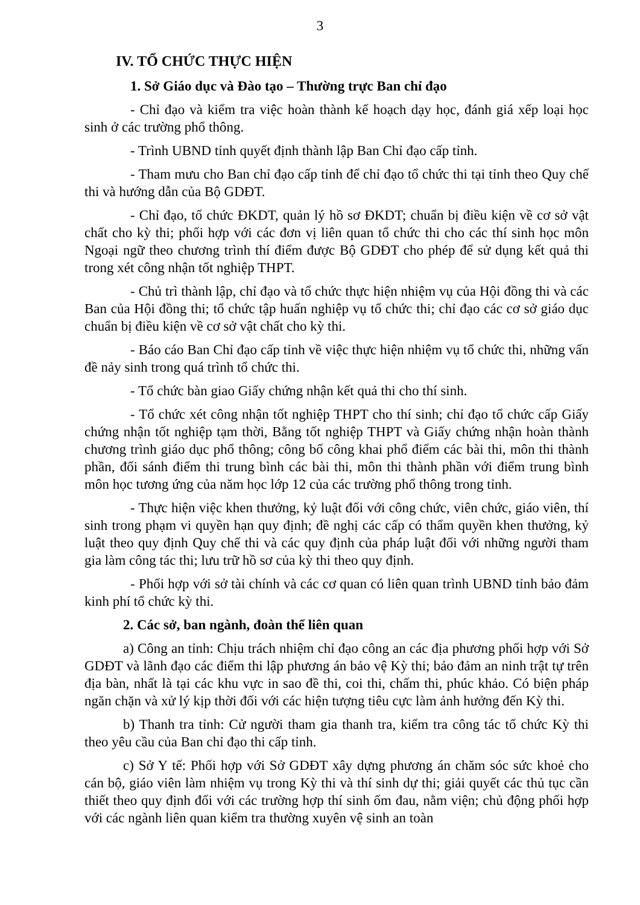3
IV. TỔ CHỨC THỰC HIỆN
1. Sở Giáo dục và Đào tạo – Thường trực Ban chỉ đạo
- Chỉ đạo và kiểm tra việc hoàn thành kế hoạch dạy học, đánh giá xếp loại học sinh ở các trường phổ thông.
- Trình UBND tỉnh quyết định thành lập Ban Chỉ đạo cấp tỉnh.
- Tham mưu cho Ban chỉ đạo cấp tỉnh để chỉ đạo tổ chức thi tại tỉnh theo Quy chế thi và hướng dẫn của Bộ GDĐT.
- Chỉ đạo, tổ chức ĐKDT, quản lý hồ sơ ĐKDT; chuẩn bị điều kiện về cơ sở vật chất cho kỳ thi; phối hợp với các đơn vị liên quan tổ chức thi cho các thí sinh học môn Ngoại ngữ theo chương trình thí điểm được Bộ GDĐT cho phép để sử dụng kết quả thi trong xét công nhận tốt nghiệp THPT.
- Chủ trì thành lập, chỉ đạo và tổ chức thực hiện nhiệm vụ của Hội đồng thi và các Ban của Hội đồng thi; tổ chức tập huấn nghiệp vụ tổ chức thi; chỉ đạo các cơ sở giáo dục chuẩn bị điều kiện về cơ sở vật chất cho kỳ thi.
- Báo cáo Ban Chỉ đạo cấp tỉnh về việc thực hiện nhiệm vụ tổ chức thi, những vấn đề nảy sinh trong quá trình tổ chức thi.
- Tổ chức bàn giao Giấy chứng nhận kết quả thi cho thí sinh.
- Tổ chức xét công nhận tốt nghiệp THPT cho thí sinh; chỉ đạo tổ chức cấp Giấy chứng nhận tốt nghiệp tạm thời, Bằng tốt nghiệp THPT và Giấy chứng nhận hoàn thành chương trình giáo dục phổ thông; công bố công khai phổ điểm các bài thi, môn thi thành phần, đối sánh điểm thi trung bình các bài thi, môn thi thành phần với điểm trung bình môn học tương ứng của năm học lớp 12 của các trường phổ thông trong tỉnh.
- Thực hiện việc khen thưởng, kỷ luật đối với công chức, viên chức, giáo viên, thí sinh trong phạm vi quyền hạn quy định; đề nghị các cấp có thẩm quyền khen thưởng, kỷ luật theo quy định Quy chế thi và các quy định của pháp luật đối với những người tham gia làm công tác thi; lưu trữ hồ sơ của kỳ thi theo quy định.
- Phối hợp với sở tài chính và các cơ quan có liên quan trình UBND tỉnh bảo đảm kinh phí tổ chức kỳ thi.
2. Các sở, ban ngành, đoàn thể liên quan
a) Công an tỉnh: Chịu trách nhiệm chỉ đạo công an các địa phương phối hợp với Sở GDĐT và lãnh đạo các điểm thi lập phương án bảo vệ Kỳ thi; bảo đảm an ninh trật tự trên địa bàn, nhất là tại các khu vực in sao đề thi, coi thi, chấm thi, phúc khảo. Có biện pháp ngăn chặn và xử lý kịp thời đối với các hiện tượng tiêu cực làm ảnh hưởng đến Kỳ thi.
b) Thanh tra tỉnh: Cử người tham gia thanh tra, kiểm tra công tác tổ chức Kỳ thi theo yêu cầu của Ban chỉ đạo thi cấp tỉnh.
c) Sở Y tế: Phối hợp với Sở GDĐT xây dựng phương án chăm sóc sức khoẻ cho cán bộ, giáo viên làm nhiệm vụ trong Kỳ thi và thí sinh dự thi; giải quyết các thủ tục cần thiết theo quy định đối với các trường hợp thí sinh ốm đau, nằm viện; chủ động phối hợp với các ngành liên quan kiểm tra thường xuyên vệ sinh an toàn